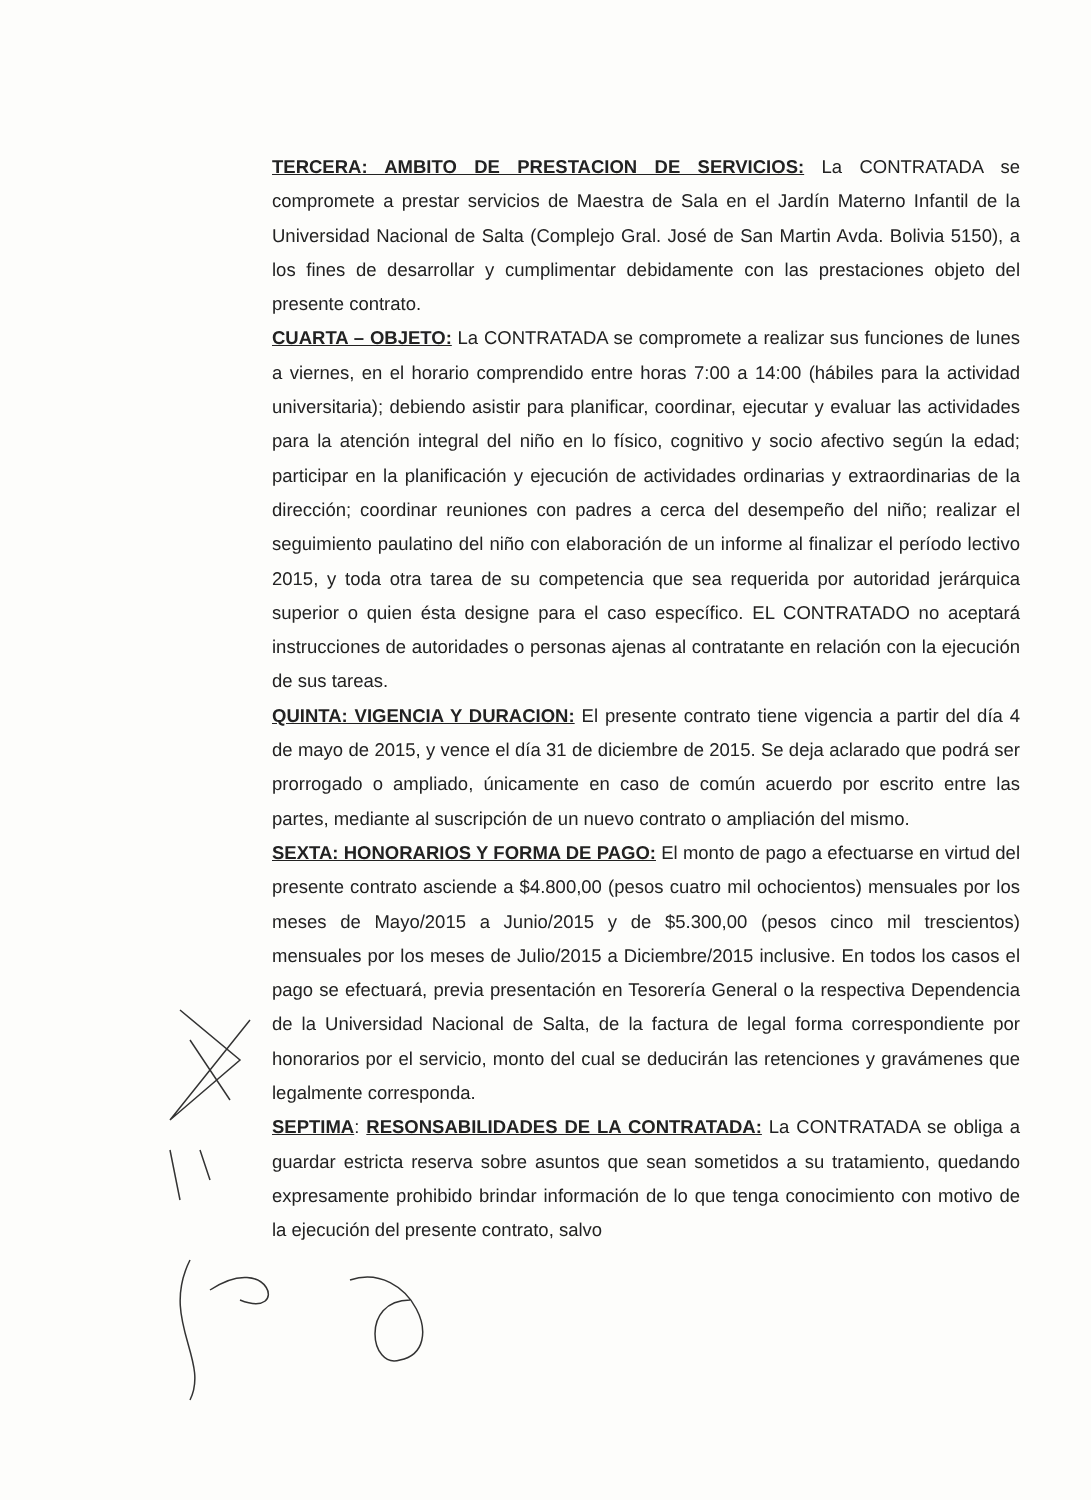TERCERA: AMBITO DE PRESTACION DE SERVICIOS: La CONTRATADA se compromete a prestar servicios de Maestra de Sala en el Jardín Materno Infantil de la Universidad Nacional de Salta (Complejo Gral. José de San Martin Avda. Bolivia 5150), a los fines de desarrollar y cumplimentar debidamente con las prestaciones objeto del presente contrato.
CUARTA – OBJETO: La CONTRATADA se compromete a realizar sus funciones de lunes a viernes, en el horario comprendido entre horas 7:00 a 14:00 (hábiles para la actividad universitaria); debiendo asistir para planificar, coordinar, ejecutar y evaluar las actividades para la atención integral del niño en lo físico, cognitivo y socio afectivo según la edad; participar en la planificación y ejecución de actividades ordinarias y extraordinarias de la dirección; coordinar reuniones con padres a cerca del desempeño del niño; realizar el seguimiento paulatino del niño con elaboración de un informe al finalizar el período lectivo 2015, y toda otra tarea de su competencia que sea requerida por autoridad jerárquica superior o quien ésta designe para el caso específico. EL CONTRATADO no aceptará instrucciones de autoridades o personas ajenas al contratante en relación con la ejecución de sus tareas.
QUINTA: VIGENCIA Y DURACION: El presente contrato tiene vigencia a partir del día 4 de mayo de 2015, y vence el día 31 de diciembre de 2015. Se deja aclarado que podrá ser prorrogado o ampliado, únicamente en caso de común acuerdo por escrito entre las partes, mediante al suscripción de un nuevo contrato o ampliación del mismo.
SEXTA: HONORARIOS Y FORMA DE PAGO: El monto de pago a efectuarse en virtud del presente contrato asciende a $4.800,00 (pesos cuatro mil ochocientos) mensuales por los meses de Mayo/2015 a Junio/2015 y de $5.300,00 (pesos cinco mil trescientos) mensuales por los meses de Julio/2015 a Diciembre/2015 inclusive. En todos los casos el pago se efectuará, previa presentación en Tesorería General o la respectiva Dependencia de la Universidad Nacional de Salta, de la factura de legal forma correspondiente por honorarios por el servicio, monto del cual se deducirán las retenciones y gravámenes que legalmente corresponda.
SEPTIMA: RESONSABILIDADES DE LA CONTRATADA: La CONTRATADA se obliga a guardar estricta reserva sobre asuntos que sean sometidos a su tratamiento, quedando expresamente prohibido brindar información de lo que tenga conocimiento con motivo de la ejecución del presente contrato, salvo